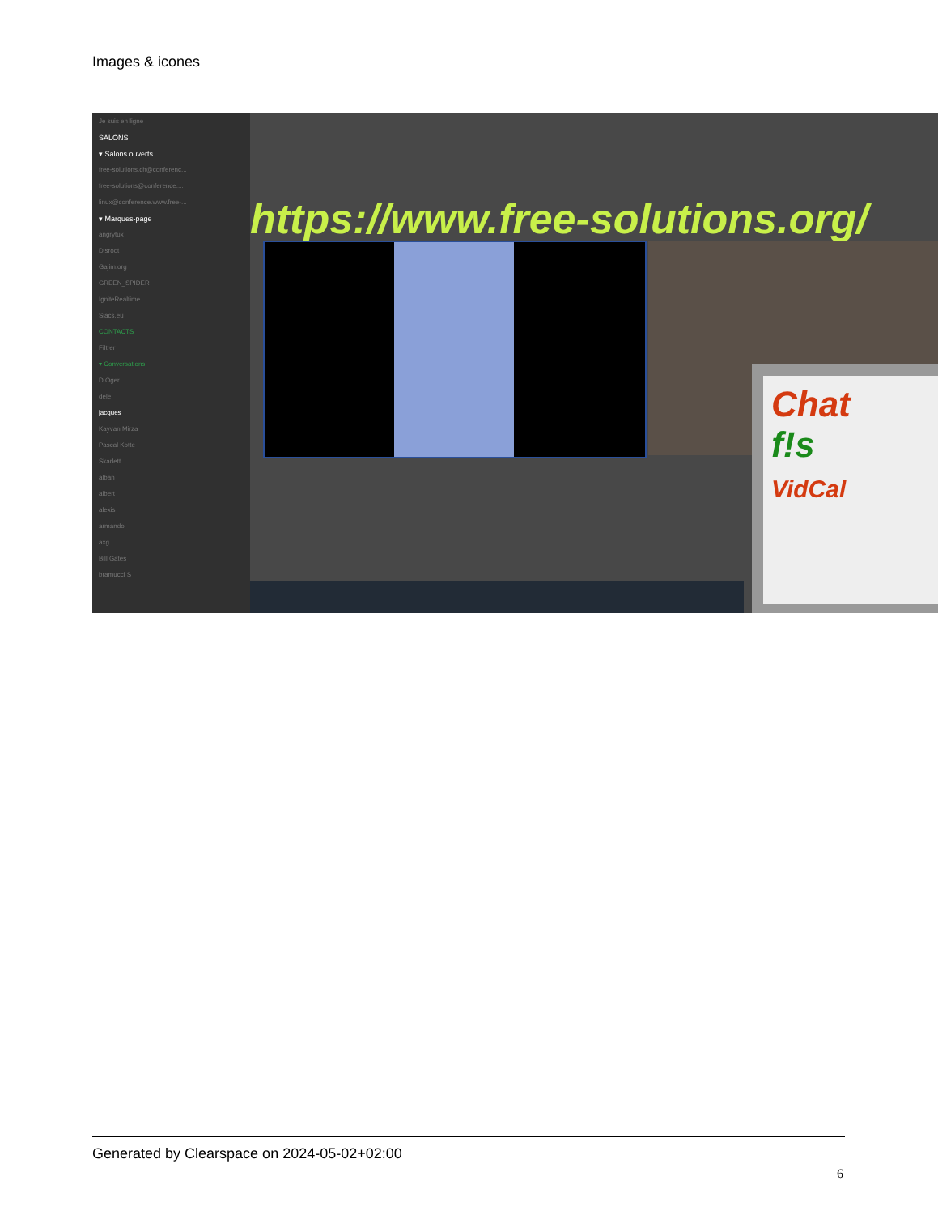Images & icones
Je suis en ligne
SALONS
▾ Salons ouverts
free-solutions.ch@conferenc...
free-solutions@conference....
linux@conference.www.free-...
▾ Marques-page
angrytux
Disroot
Gajim.org
GREEN_SPIDER
IgniteRealtime
Siacs.eu
CONTACTS
Filtrer
▾ Conversations
D Oger
dele
jacques
Kayvan Mirza
Pascal Kotte
Skarlett
alban
albert
alexis
armando
axg
Bill Gates
bramucci S
https://www.free-solutions.org/
Chat
f!s
VidCal
Generated by Clearspace on 2024-05-02+02:00
6